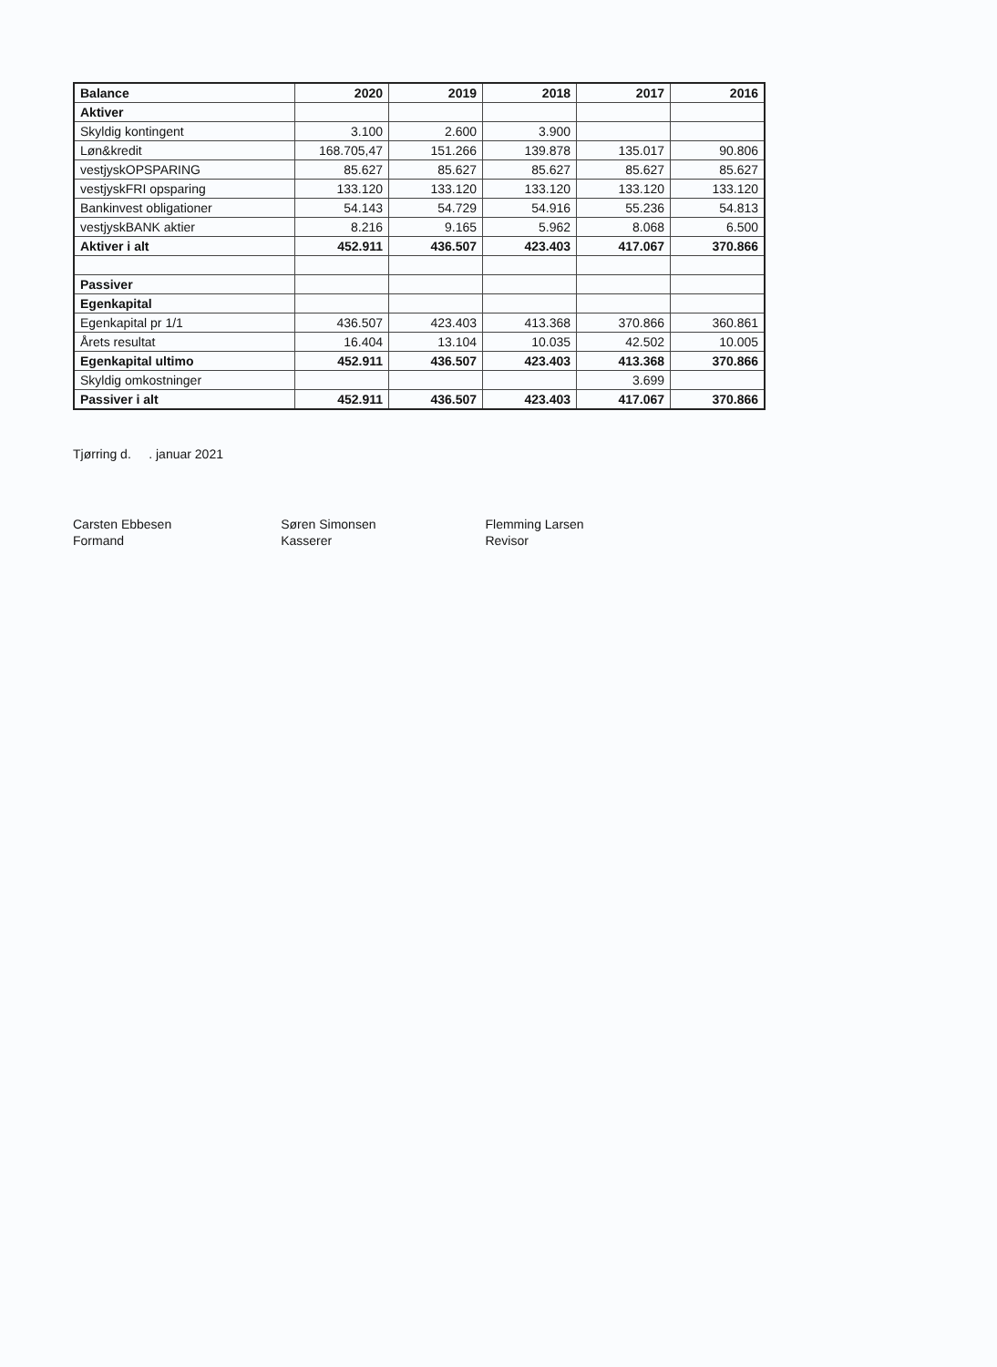| Balance | 2020 | 2019 | 2018 | 2017 | 2016 |
| --- | --- | --- | --- | --- | --- |
| Aktiver | | | | | |
| Skyldig kontingent | 3.100 | 2.600 | 3.900 | | |
| Løn&kredit | 168.705,47 | 151.266 | 139.878 | 135.017 | 90.806 |
| vestjyskOPSPARING | 85.627 | 85.627 | 85.627 | 85.627 | 85.627 |
| vestjyskFRI opsparing | 133.120 | 133.120 | 133.120 | 133.120 | 133.120 |
| Bankinvest obligationer | 54.143 | 54.729 | 54.916 | 55.236 | 54.813 |
| vestjyskBANK aktier | 8.216 | 9.165 | 5.962 | 8.068 | 6.500 |
| Aktiver i alt | 452.911 | 436.507 | 423.403 | 417.067 | 370.866 |
| Passiver | | | | | |
| Egenkapital | | | | | |
| Egenkapital pr 1/1 | 436.507 | 423.403 | 413.368 | 370.866 | 360.861 |
| Årets resultat | 16.404 | 13.104 | 10.035 | 42.502 | 10.005 |
| Egenkapital ultimo | 452.911 | 436.507 | 423.403 | 413.368 | 370.866 |
| Skyldig omkostninger | | | | 3.699 | |
| Passiver i alt | 452.911 | 436.507 | 423.403 | 417.067 | 370.866 |
Tjørring d. . januar 2021
Carsten Ebbesen
Formand
Søren Simonsen
Kasserer
Flemming Larsen
Revisor